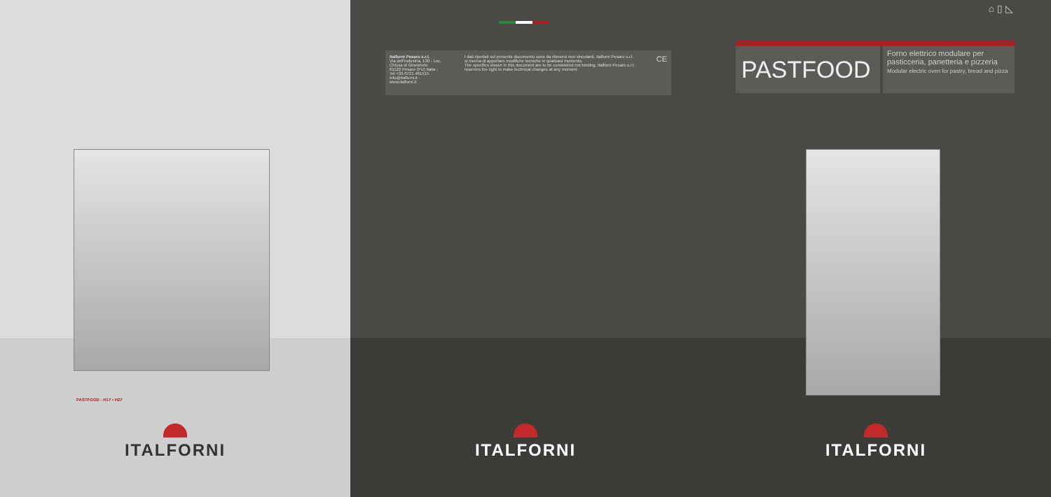PASTFOOD - H17 • H27
ITALFORNI
Italforni Pesaro s.r.l.
Via dell'Industria, 130 - Loc. Chiusa di Ginestreto
61122 Pesaro (PU) Italia - Tel +39 0721 481515
info@italforni.it - www.italforni.it
I dati riportati sul presente documento sono da ritenersi non vincolanti. Italforni Pesaro s.r.l. si riserva di apportare modifiche tecniche in qualsiasi momento.
The specifics shown in this document are to be considered not binding. Italforni Pesaro s.r.l. reserves the right to make technical changes at any moment.
CE
ITALFORNI
⌂ ▯ ◺
PASTFOOD
Forno elettrico modulare per pasticceria, panetteria e pizzeria
Modular electric oven for pastry, bread and pizza
ITALFORNI